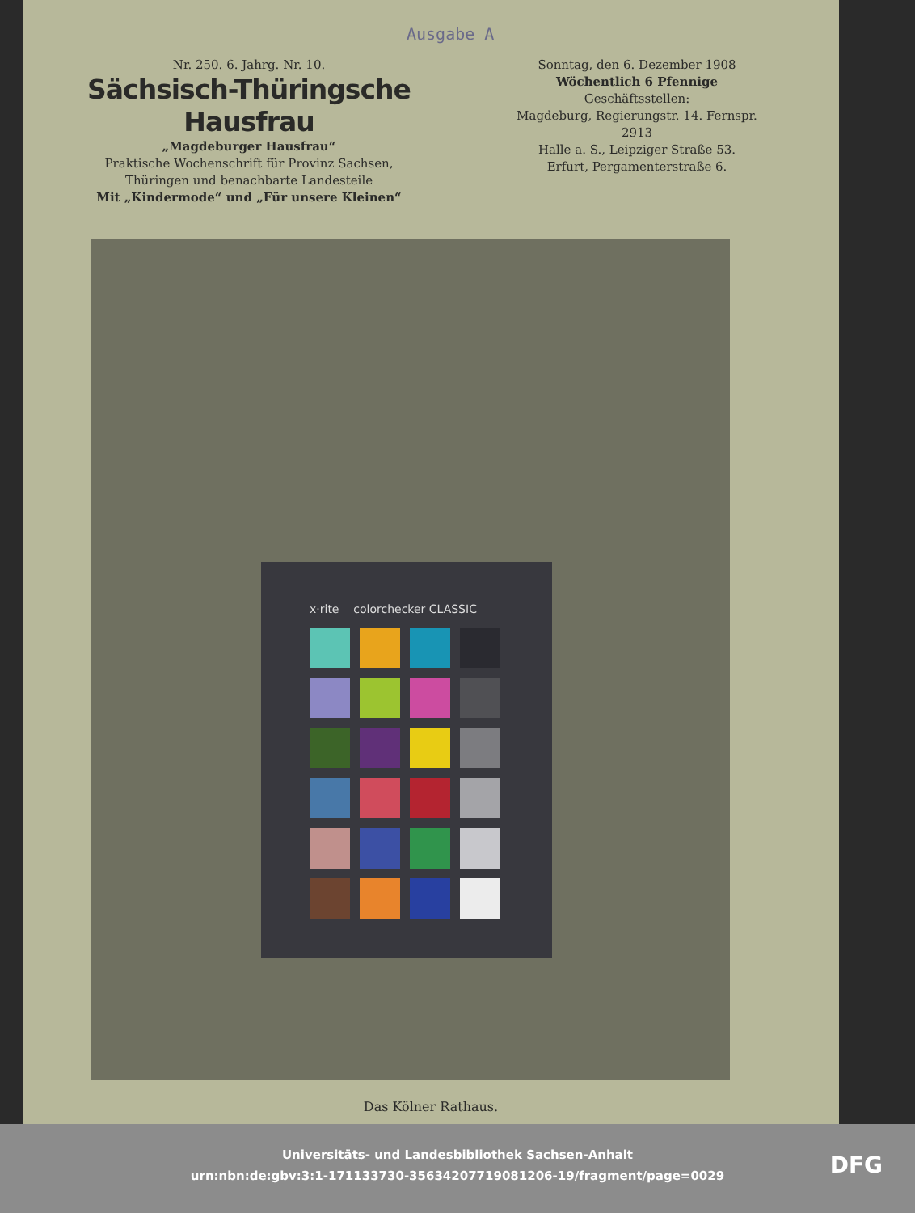Ausgabe A
Nr. 250. 6. Jahrg. Nr. 10.
Sächsisch-Thüringsche Hausfrau
„Magdeburger Hausfrau“
Praktische Wochenschrift für Provinz Sachsen,
Thüringen und benachbarte Landesteile
Mit „Kindermode“ und „Für unsere Kleinen“
Sonntag, den 6. Dezember 1908
Wöchentlich 6 Pfennige
Geschäftsstellen:
Magdeburg, Regierungstr. 14. Fernspr. 2913
Halle a. S., Leipziger Straße 53.
Erfurt, Pergamenterstraße 6.
x·rite colorchecker CLASSIC
Das Kölner Rathaus.
Universitäts- und Landesbibliothek Sachsen-Anhalt
urn:nbn:de:gbv:3:1-171133730-35634207719081206-19/fragment/page=0029
DFG